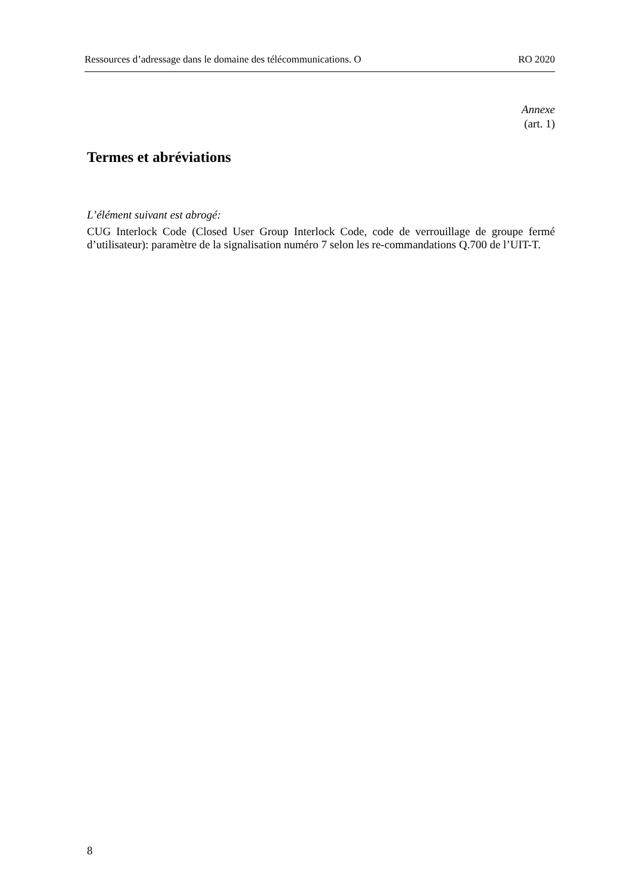Ressources d’adressage dans le domaine des télécommunications. O RO 2020
Annexe
(art. 1)
Termes et abréviations
L’élément suivant est abrogé:
CUG Interlock Code (Closed User Group Interlock Code, code de verrouillage de groupe fermé d’utilisateur): paramètre de la signalisation numéro 7 selon les re-commandations Q.700 de l’UIT-T.
8